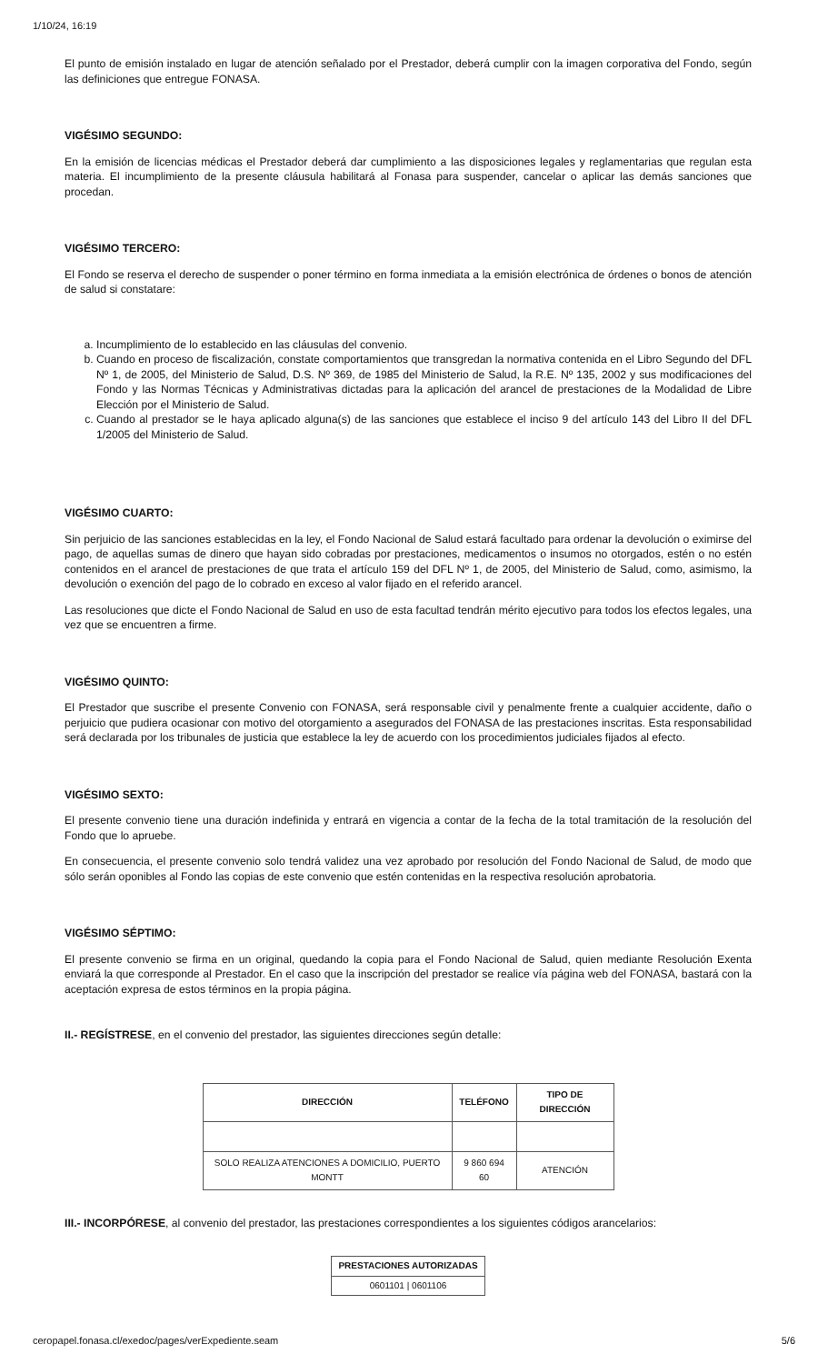1/10/24, 16:19
El punto de emisión instalado en lugar de atención señalado por el Prestador, deberá cumplir con la imagen corporativa del Fondo, según las definiciones que entregue FONASA.
VIGÉSIMO SEGUNDO:
En la emisión de licencias médicas el Prestador deberá dar cumplimiento a las disposiciones legales y reglamentarias que regulan esta materia. El incumplimiento de la presente cláusula habilitará al Fonasa para suspender, cancelar o aplicar las demás sanciones que procedan.
VIGÉSIMO TERCERO:
El Fondo se reserva el derecho de suspender o poner término en forma inmediata a la emisión electrónica de órdenes o bonos de atención de salud si constatare:
a. Incumplimiento de lo establecido en las cláusulas del convenio.
b. Cuando en proceso de fiscalización, constate comportamientos que transgredan la normativa contenida en el Libro Segundo del DFL Nº 1, de 2005, del Ministerio de Salud, D.S. Nº 369, de 1985 del Ministerio de Salud, la R.E. Nº 135, 2002 y sus modificaciones del Fondo y las Normas Técnicas y Administrativas dictadas para la aplicación del arancel de prestaciones de la Modalidad de Libre Elección por el Ministerio de Salud.
c. Cuando al prestador se le haya aplicado alguna(s) de las sanciones que establece el inciso 9 del artículo 143 del Libro II del DFL 1/2005 del Ministerio de Salud.
VIGÉSIMO CUARTO:
Sin perjuicio de las sanciones establecidas en la ley, el Fondo Nacional de Salud estará facultado para ordenar la devolución o eximirse del pago, de aquellas sumas de dinero que hayan sido cobradas por prestaciones, medicamentos o insumos no otorgados, estén o no estén contenidos en el arancel de prestaciones de que trata el artículo 159 del DFL Nº 1, de 2005, del Ministerio de Salud, como, asimismo, la devolución o exención del pago de lo cobrado en exceso al valor fijado en el referido arancel.
Las resoluciones que dicte el Fondo Nacional de Salud en uso de esta facultad tendrán mérito ejecutivo para todos los efectos legales, una vez que se encuentren a firme.
VIGÉSIMO QUINTO:
El Prestador que suscribe el presente Convenio con FONASA, será responsable civil y penalmente frente a cualquier accidente, daño o perjuicio que pudiera ocasionar con motivo del otorgamiento a asegurados del FONASA de las prestaciones inscritas. Esta responsabilidad será declarada por los tribunales de justicia que establece la ley de acuerdo con los procedimientos judiciales fijados al efecto.
VIGÉSIMO SEXTO:
El presente convenio tiene una duración indefinida y entrará en vigencia a contar de la fecha de la total tramitación de la resolución del Fondo que lo apruebe.
En consecuencia, el presente convenio solo tendrá validez una vez aprobado por resolución del Fondo Nacional de Salud, de modo que sólo serán oponibles al Fondo las copias de este convenio que estén contenidas en la respectiva resolución aprobatoria.
VIGÉSIMO SÉPTIMO:
El presente convenio se firma en un original, quedando la copia para el Fondo Nacional de Salud, quien mediante Resolución Exenta enviará la que corresponde al Prestador. En el caso que la inscripción del prestador se realice vía página web del FONASA, bastará con la aceptación expresa de estos términos en la propia página.
II.- REGÍSTRESE, en el convenio del prestador, las siguientes direcciones según detalle:
| DIRECCIÓN | TELÉFONO | TIPO DE DIRECCIÓN |
| --- | --- | --- |
| SOLO REALIZA ATENCIONES A DOMICILIO, PUERTO MONTT | 9 860 694 60 | ATENCIÓN |
III.- INCORPÓRESE, al convenio del prestador, las prestaciones correspondientes a los siguientes códigos arancelarios:
| PRESTACIONES AUTORIZADAS |
| --- |
| 0601101 / 0601106 |
ceropapel.fonasa.cl/exedoc/pages/verExpediente.seam 5/6